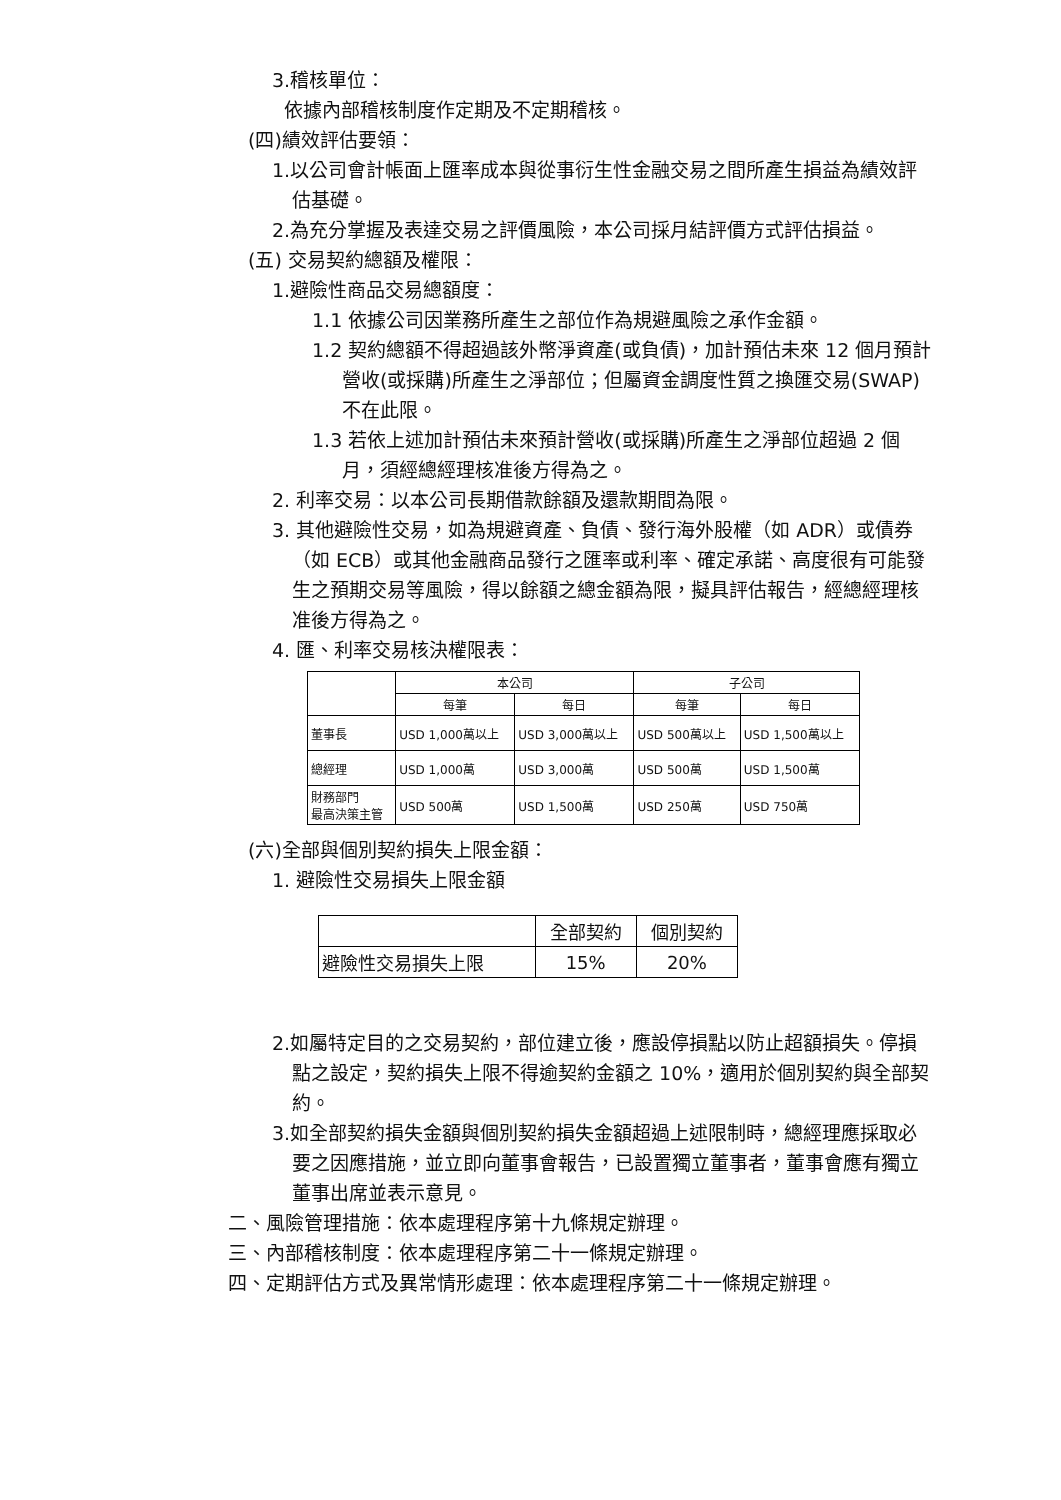3.稽核單位：
依據內部稽核制度作定期及不定期稽核。
(四)績效評估要領：
1.以公司會計帳面上匯率成本與從事衍生性金融交易之間所產生損益為績效評估基礎。
2.為充分掌握及表達交易之評價風險，本公司採月結評價方式評估損益。
(五) 交易契約總額及權限：
1.避險性商品交易總額度：
1.1 依據公司因業務所產生之部位作為規避風險之承作金額。
1.2 契約總額不得超過該外幣淨資產(或負債)，加計預估未來 12 個月預計營收(或採購)所產生之淨部位；但屬資金調度性質之換匯交易(SWAP)不在此限。
1.3 若依上述加計預估未來預計營收(或採購)所產生之淨部位超過 2 個月，須經總經理核准後方得為之。
2. 利率交易：以本公司長期借款餘額及還款期間為限。
3. 其他避險性交易，如為規避資產、負債、發行海外股權（如 ADR）或債券（如 ECB）或其他金融商品發行之匯率或利率、確定承諾、高度很有可能發生之預期交易等風險，得以餘額之總金額為限，擬具評估報告，經總經理核准後方得為之。
4. 匯、利率交易核決權限表：
| | 本公司 | | 子公司 | |
| --- | --- | --- | --- | --- |
| | 每筆 | 每日 | 每筆 | 每日 |
| 董事長 | USD 1,000萬以上 | USD 3,000萬以上 | USD 500萬以上 | USD 1,500萬以上 |
| 總經理 | USD 1,000萬 | USD 3,000萬 | USD 500萬 | USD 1,500萬 |
| 財務部門 最高決策主管 | USD 500萬 | USD 1,500萬 | USD 250萬 | USD 750萬 |
(六)全部與個別契約損失上限金額：
1. 避險性交易損失上限金額
| | 全部契約 | 個別契約 |
| --- | --- | --- |
| 避險性交易損失上限 | 15% | 20% |
2.如屬特定目的之交易契約，部位建立後，應設停損點以防止超額損失。停損點之設定，契約損失上限不得逾契約金額之 10%，適用於個別契約與全部契約。
3.如全部契約損失金額與個別契約損失金額超過上述限制時，總經理應採取必要之因應措施，並立即向董事會報告，已設置獨立董事者，董事會應有獨立董事出席並表示意見。
二、風險管理措施：依本處理程序第十九條規定辦理。
三、內部稽核制度：依本處理程序第二十一條規定辦理。
四、定期評估方式及異常情形處理：依本處理程序第二十一條規定辦理。